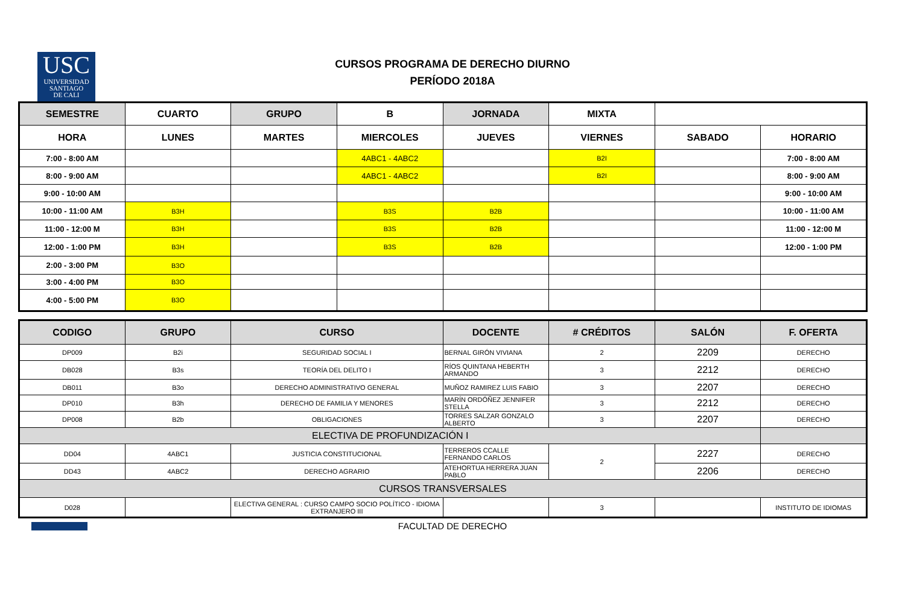USC
UNIVERSIDAD
SANTIAGO
DE CALI
CURSOS PROGRAMA DE DERECHO DIURNO
PERÍODO 2018A
| SEMESTRE | CUARTO | GRUPO | B | JORNADA | MIXTA | | |
| --- | --- | --- | --- | --- | --- | --- | --- |
| HORA | LUNES | MARTES | MIERCOLES | JUEVES | VIERNES | SABADO | HORARIO |
| 7:00 - 8:00 AM | | | 4ABC1 - 4ABC2 | | B2I | | 7:00 - 8:00 AM |
| 8:00 - 9:00 AM | | | 4ABC1 - 4ABC2 | | B2I | | 8:00 - 9:00 AM |
| 9:00 - 10:00 AM | | | | | | | 9:00 - 10:00 AM |
| 10:00 - 11:00 AM | B3H | | B3S | B2B | | | 10:00 - 11:00 AM |
| 11:00 - 12:00 M | B3H | | B3S | B2B | | | 11:00 - 12:00 M |
| 12:00 - 1:00 PM | B3H | | B3S | B2B | | | 12:00 - 1:00 PM |
| 2:00 - 3:00 PM | B3O | | | | | | |
| 3:00 - 4:00 PM | B3O | | | | | | |
| 4:00 - 5:00 PM | B3O | | | | | | |
| CODIGO | GRUPO | CURSO | DOCENTE | # CRÉDITOS | SALÓN | F. OFERTA |
| --- | --- | --- | --- | --- | --- | --- |
| DP009 | B2i | SEGURIDAD SOCIAL I | BERNAL GIRÓN VIVIANA | 2 | 2209 | DERECHO |
| DB028 | B3s | TEORÍA DEL DELITO I | RÍOS QUINTANA HEBERTH ARMANDO | 3 | 2212 | DERECHO |
| DB011 | B3o | DERECHO ADMINISTRATIVO GENERAL | MUÑOZ RAMIREZ LUIS FABIO | 3 | 2207 | DERECHO |
| DP010 | B3h | DERECHO DE FAMILIA Y MENORES | MARÍN ORDÓÑEZ JENNIFER STELLA | 3 | 2212 | DERECHO |
| DP008 | B2b | OBLIGACIONES | TORRES SALZAR GONZALO ALBERTO | 3 | 2207 | DERECHO |
| ELECTIVA DE PROFUNDIZACIÓN I | | | | | | |
| DD04 | 4ABC1 | JUSTICIA CONSTITUCIONAL | TERREROS CCALLE FERNANDO CARLOS | 2 | 2227 | DERECHO |
| DD43 | 4ABC2 | DERECHO AGRARIO | ATEHORTUA HERRERA JUAN PABLO | | 2206 | DERECHO |
| CURSOS TRANSVERSALES | | | | | | |
| D028 | | ELECTIVA GENERAL : CURSO CAMPO SOCIO POLÍTICO - IDIOMA EXTRANJERO III | | 3 | | INSTITUTO DE IDIOMAS |
FACULTAD DE DERECHO